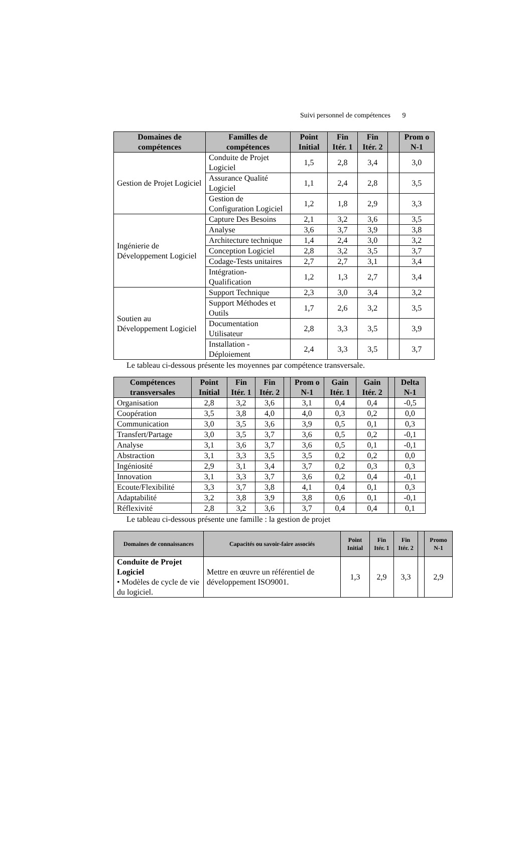Suivi personnel de compétences 9
| Domaines de compétences | Familles de compétences | Point Initial | Fin Itér. 1 | Fin Itér. 2 | | Prom o N-1 |
| --- | --- | --- | --- | --- | --- | --- |
| Gestion de Projet Logiciel | Conduite de Projet Logiciel | 1,5 | 2,8 | 3,4 | | 3,0 |
| | Assurance Qualité Logiciel | 1,1 | 2,4 | 2,8 | | 3,5 |
| | Gestion de Configuration Logiciel | 1,2 | 1,8 | 2,9 | | 3,3 |
| Ingénierie de Développement Logiciel | Capture Des Besoins | 2,1 | 3,2 | 3,6 | | 3,5 |
| | Analyse | 3,6 | 3,7 | 3,9 | | 3,8 |
| | Architecture technique | 1,4 | 2,4 | 3,0 | | 3,2 |
| | Conception Logiciel | 2,8 | 3,2 | 3,5 | | 3,7 |
| | Codage-Tests unitaires | 2,7 | 2,7 | 3,1 | | 3,4 |
| | Intégration- Qualification | 1,2 | 1,3 | 2,7 | | 3,4 |
| Soutien au Développement Logiciel | Support Technique | 2,3 | 3,0 | 3,4 | | 3,2 |
| | Support Méthodes et Outils | 1,7 | 2,6 | 3,2 | | 3,5 |
| | Documentation Utilisateur | 2,8 | 3,3 | 3,5 | | 3,9 |
| | Installation - Déploiement | 2,4 | 3,3 | 3,5 | | 3,7 |
Le tableau ci-dessous présente les moyennes par compétence transversale.
| Compétences transversales | Point Initial | Fin Itér. 1 | Fin Itér. 2 | | Prom o N-1 | Gain Itér. 1 | Gain Itér. 2 | | Delta N-1 |
| --- | --- | --- | --- | --- | --- | --- | --- | --- | --- |
| Organisation | 2,8 | 3,2 | 3,6 | | 3,1 | 0,4 | 0,4 | | -0,5 |
| Coopération | 3,5 | 3,8 | 4,0 | | 4,0 | 0,3 | 0,2 | | 0,0 |
| Communication | 3,0 | 3,5 | 3,6 | | 3,9 | 0,5 | 0,1 | | 0,3 |
| Transfert/Partage | 3,0 | 3,5 | 3,7 | | 3,6 | 0,5 | 0,2 | | -0,1 |
| Analyse | 3,1 | 3,6 | 3,7 | | 3,6 | 0,5 | 0,1 | | -0,1 |
| Abstraction | 3,1 | 3,3 | 3,5 | | 3,5 | 0,2 | 0,2 | | 0,0 |
| Ingéniosité | 2,9 | 3,1 | 3,4 | | 3,7 | 0,2 | 0,3 | | 0,3 |
| Innovation | 3,1 | 3,3 | 3,7 | | 3,6 | 0,2 | 0,4 | | -0,1 |
| Ecoute/Flexibilité | 3,3 | 3,7 | 3,8 | | 4,1 | 0,4 | 0,1 | | 0,3 |
| Adaptabilité | 3,2 | 3,8 | 3,9 | | 3,8 | 0,6 | 0,1 | | -0,1 |
| Réflexivité | 2,8 | 3,2 | 3,6 | | 3,7 | 0,4 | 0,4 | | 0,1 |
Le tableau ci-dessous présente une famille : la gestion de projet
| Domaines de connaissances | Capacités ou savoir-faire associés | Point Initial | Fin Itér. 1 | Fin Itér. 2 | | Promo N-1 |
| --- | --- | --- | --- | --- | --- | --- |
| Conduite de Projet Logiciel • Modèles de cycle de vie du logiciel. | Mettre en œuvre un référentiel de développement ISO9001. | 1,3 | 2,9 | 3,3 | | 2,9 |